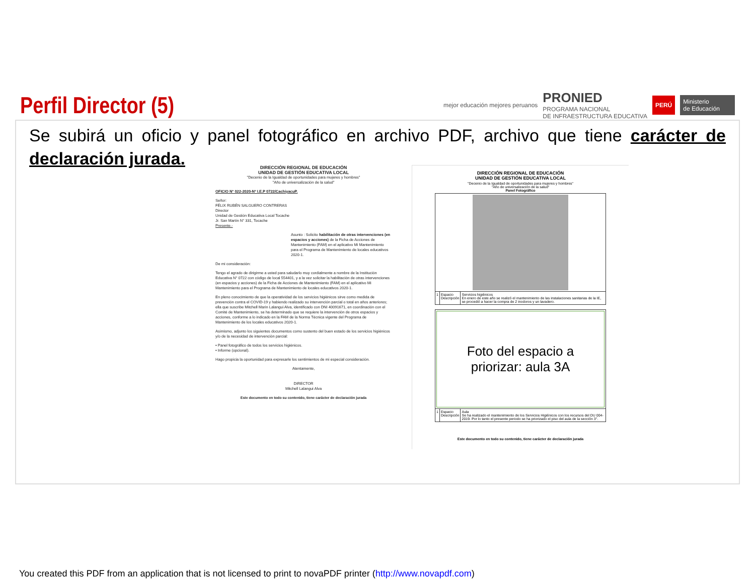Perfil Director (5)
mejor educación mejores peruanos
PRONIED
PROGRAMA NACIONAL
DE INFRAESTRUCTURA EDUCATIVA
PERÚ Ministerio
de Educación
Se subirá un oficio y panel fotográfico en archivo PDF, archivo que tiene carácter de declaración jurada.
DIRECCIÓN REGIONAL DE EDUCACIÓN
UNIDAD DE GESTIÓN EDUCATIVA LOCAL
"Decenio de la Igualdad de oportunidades para mujeres y hombres"
"Año de universalización de la salud"
OFICIO N° 022-2020-Nº I.E.P 0722/CachiyacuP.
Señor:
FÉLIX RUBÉN SALGUERO CONTRERAS
Director
Unidad de Gestión Educativa Local Tocache
Jr. San Martín N° 331, Tocache
Presente.-
Asunto : Solicito habilitación de otras intervenciones (en espacios y acciones) de la Ficha de Acciones de Mantenimiento (FAM) en el aplicativo Mi Mantenimiento para el Programa de Mantenimiento de locales educativos 2020-1.
De mi consideración:
Tengo el agrado de dirigirme a usted para saludarlo muy cordialmente a nombre de la Institución Educativa N° 0722 con código de local 554401, y a la vez solicitar la habilitación de otras intervenciones (en espacios y acciones) de la Ficha de Acciones de Mantenimiento (FAM) en el aplicativo Mi Mantenimiento para el Programa de Mantenimiento de locales educativos 2020-1.
En pleno conocimiento de que la operatividad de los servicios higiénicos sirve como medida de prevención contra el COVID-19 y habiendo realizado su intervención parcial o total en años anteriores; ella que suscribe Mitchell Marin Lalangui Alva, identificado con DNI 40091671, en coordinación con el Comité de Mantenimiento, se ha determinado que se requiere la intervención de otros espacios y acciones, conforme a lo indicado en la FAM de la Norma Técnica vigente del Programa de Mantenimiento de los locales educativos 2020-1.
Asimismo, adjunto los siguientes documentos como sustento del buen estado de los servicios higiénicos y/o de la necesidad de intervención parcial:
• Panel fotográfico de todos los servicios higiénicos.
• Informe (opcional).
Hago propicia la oportunidad para expresarle los sentimientos de mi especial consideración.
Atentamente,
DIRECTOR
Mitchell Lalangui Alva
Este documento en todo su contenido, tiene carácter de declaración jurada
DIRECCIÓN REGIONAL DE EDUCACIÓN
UNIDAD DE GESTIÓN EDUCATIVA LOCAL
"Decenio de la Igualdad de oportunidades para mujeres y hombres"
"Año de universalización de la salud"
Panel Fotográfico
| 1 | Espacio Descripción | Servicios higiénicos En enero de este año se realizó el mantenimiento de las instalaciones sanitarias de la IE, se procedió a hacer la compra de 2 inodoros y un lavadero. |
| Foto del espacio a priorizar: aula 3A | | |
| 1 | Espacio Descripción | Aula Se ha realizado el mantenimiento de los Servicios Higiénicos con los recursos del DU 004-2019. Por lo tanto el presente periodo se ha priorizado el piso del aula de la sección 3°. |
Este documento en todo su contenido, tiene carácter de declaración jurada
You created this PDF from an application that is not licensed to print to novaPDF printer (http://www.novapdf.com)